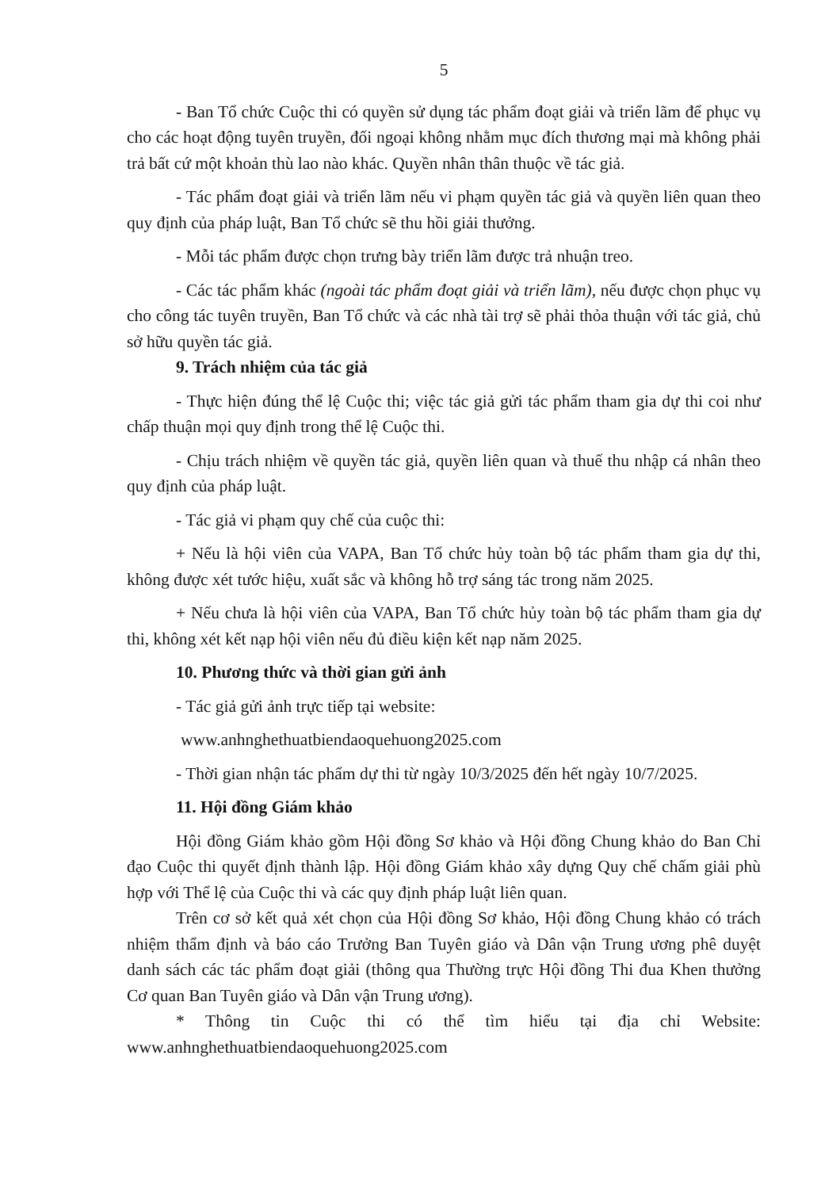5
- Ban Tổ chức Cuộc thi có quyền sử dụng tác phẩm đoạt giải và triển lãm để phục vụ cho các hoạt động tuyên truyền, đối ngoại không nhằm mục đích thương mại mà không phải trả bất cứ một khoản thù lao nào khác. Quyền nhân thân thuộc về tác giả.
- Tác phẩm đoạt giải và triển lãm nếu vi phạm quyền tác giả và quyền liên quan theo quy định của pháp luật, Ban Tổ chức sẽ thu hồi giải thưởng.
- Mỗi tác phẩm được chọn trưng bày triển lãm được trả nhuận treo.
- Các tác phẩm khác (ngoài tác phẩm đoạt giải và triển lãm), nếu được chọn phục vụ cho công tác tuyên truyền, Ban Tổ chức và các nhà tài trợ sẽ phải thỏa thuận với tác giả, chủ sở hữu quyền tác giả.
9. Trách nhiệm của tác giả
- Thực hiện đúng thể lệ Cuộc thi; việc tác giả gửi tác phẩm tham gia dự thi coi như chấp thuận mọi quy định trong thể lệ Cuộc thi.
- Chịu trách nhiệm về quyền tác giả, quyền liên quan và thuế thu nhập cá nhân theo quy định của pháp luật.
- Tác giả vi phạm quy chế của cuộc thi:
+ Nếu là hội viên của VAPA, Ban Tổ chức hủy toàn bộ tác phẩm tham gia dự thi, không được xét tước hiệu, xuất sắc và không hỗ trợ sáng tác trong năm 2025.
+ Nếu chưa là hội viên của VAPA, Ban Tổ chức hủy toàn bộ tác phẩm tham gia dự thi, không xét kết nạp hội viên nếu đủ điều kiện kết nạp năm 2025.
10. Phương thức và thời gian gửi ảnh
- Tác giả gửi ảnh trực tiếp tại website:
www.anhnghethuatbiendaoquehuong2025.com
- Thời gian nhận tác phẩm dự thi từ ngày 10/3/2025 đến hết ngày 10/7/2025.
11. Hội đồng Giám khảo
Hội đồng Giám khảo gồm Hội đồng Sơ khảo và Hội đồng Chung khảo do Ban Chỉ đạo Cuộc thi quyết định thành lập. Hội đồng Giám khảo xây dựng Quy chế chấm giải phù hợp với Thể lệ của Cuộc thi và các quy định pháp luật liên quan.
Trên cơ sở kết quả xét chọn của Hội đồng Sơ khảo, Hội đồng Chung khảo có trách nhiệm thẩm định và báo cáo Trưởng Ban Tuyên giáo và Dân vận Trung ương phê duyệt danh sách các tác phẩm đoạt giải (thông qua Thường trực Hội đồng Thi đua Khen thưởng Cơ quan Ban Tuyên giáo và Dân vận Trung ương).
* Thông tin Cuộc thi có thể tìm hiểu tại địa chỉ Website:
www.anhnghethuatbiendaoquehuong2025.com